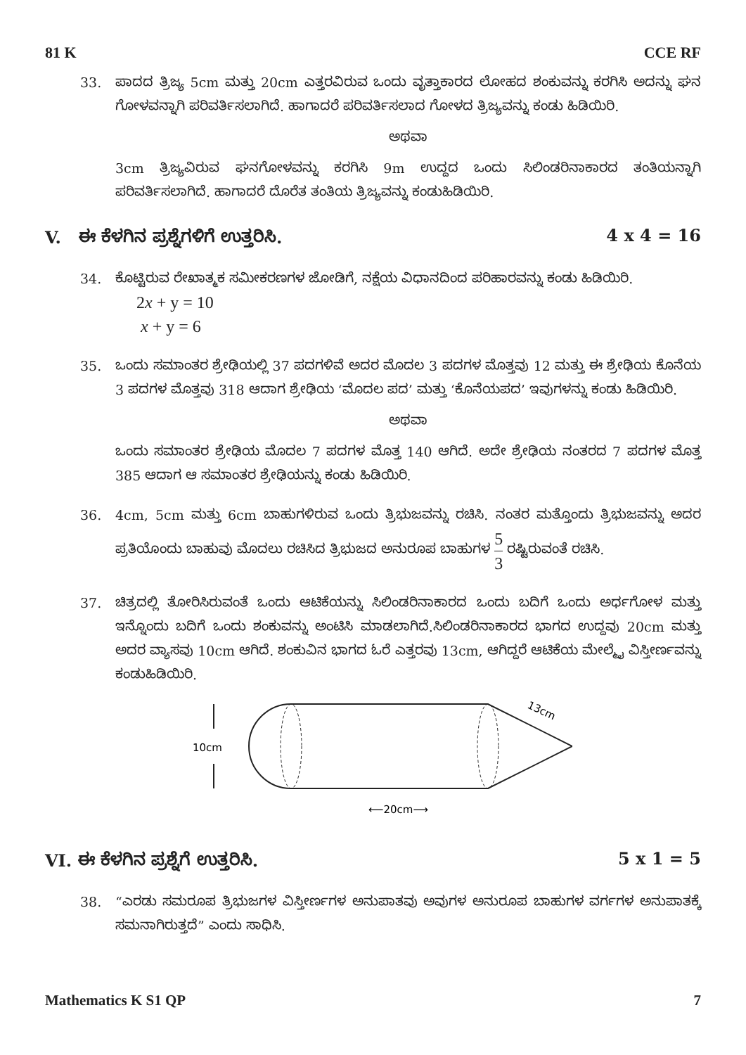81 K CCE RF
33. ಪಾದದ ತ್ರಿಜ್ಯ 5cm ಮತ್ತು 20cm ಎತ್ತರವಿರುವ ಒಂದು ವೃತ್ತಾಕಾರದ ಲೋಹದ ಶಂಕುವನ್ನು ಕರಗಿಸಿ ಅದನ್ನು ಘನ ಗೋಳವನ್ನಾಗಿ ಪರಿವರ್ತಿಸಲಾಗಿದೆ. ಹಾಗಾದರೆ ಪರಿವರ್ತಿಸಲಾದ ಗೋಳದ ತ್ರಿಜ್ಯವನ್ನು ಕಂಡು ಹಿಡಿಯಿರಿ.
ಅಥವಾ
3cm ತ್ರಿಜ್ಯವಿರುವ ಘನಗೋಳವನ್ನು ಕರಗಿಸಿ 9m ಉದ್ದದ ಒಂದು ಸಿಲಿಂಡರಿನಾಕಾರದ ತಂತಿಯನ್ನಾಗಿ ಪರಿವರ್ತಿಸಲಾಗಿದೆ. ಹಾಗಾದರೆ ದೊರೆತ ತಂತಿಯ ತ್ರಿಜ್ಯವನ್ನು ಕಂಡುಹಿಡಿಯಿರಿ.
V. ಈ ಕೆಳಗಿನ ಪ್ರಶ್ನೆಗಳಿಗೆ ಉತ್ತರಿಸಿ. 4 x 4 = 16
34. ಕೊಟ್ಟಿರುವ ರೇಖಾತ್ಮಕ ಸಮೀಕರಣಗಳ ಜೋಡಿಗೆ, ನಕ್ಷೆಯ ವಿಧಾನದಿಂದ ಪರಿಹಾರವನ್ನು ಕಂಡು ಹಿಡಿಯಿರಿ.
2x + y = 10
x + y = 6
35. ಒಂದು ಸಮಾಂತರ ಶ್ರೇಢಿಯಲ್ಲಿ 37 ಪದಗಳಿವೆ ಅದರ ಮೊದಲ 3 ಪದಗಳ ಮೊತ್ತವು 12 ಮತ್ತು ಈ ಶ್ರೇಢಿಯ ಕೊನೆಯ 3 ಪದಗಳ ಮೊತ್ತವು 318 ಆದಾಗ ಶ್ರೇಢಿಯ ‘ಮೊದಲ ಪದ’ ಮತ್ತು ‘ಕೊನೆಯಪದ’ ಇವುಗಳನ್ನು ಕಂಡು ಹಿಡಿಯಿರಿ.
ಅಥವಾ
ಒಂದು ಸಮಾಂತರ ಶ್ರೇಢಿಯ ಮೊದಲ 7 ಪದಗಳ ಮೊತ್ತ 140 ಆಗಿದೆ. ಅದೇ ಶ್ರೇಢಿಯ ನಂತರದ 7 ಪದಗಳ ಮೊತ್ತ 385 ಆದಾಗ ಆ ಸಮಾಂತರ ಶ್ರೇಢಿಯನ್ನು ಕಂಡು ಹಿಡಿಯಿರಿ.
36. 4cm, 5cm ಮತ್ತು 6cm ಬಾಹುಗಳಿರುವ ಒಂದು ತ್ರಿಭುಜವನ್ನು ರಚಿಸಿ. ನಂತರ ಮತ್ತೊಂದು ತ್ರಿಭುಜವನ್ನು ಅದರ ಪ್ರತಿಯೊಂದು ಬಾಹುವು ಮೊದಲು ರಚಿಸಿದ ತ್ರಿಭುಜದ ಅನುರೂಪ ಬಾಹುಗಳ 5 3 ರಷ್ಟಿರುವಂತೆ ರಚಿಸಿ.
37. ಚಿತ್ರದಲ್ಲಿ ತೋರಿಸಿರುವಂತೆ ಒಂದು ಆಟಿಕೆಯನ್ನು ಸಿಲಿಂಡರಿನಾಕಾರದ ಒಂದು ಬದಿಗೆ ಒಂದು ಅರ್ಧಗೋಳ ಮತ್ತು ಇನ್ನೊಂದು ಬದಿಗೆ ಒಂದು ಶಂಕುವನ್ನು ಅಂಟಿಸಿ ಮಾಡಲಾಗಿದೆ.ಸಿಲಿಂಡರಿನಾಕಾರದ ಭಾಗದ ಉದ್ದವು 20cm ಮತ್ತು ಅದರ ವ್ಯಾಸವು 10cm ಆಗಿದೆ. ಶಂಕುವಿನ ಭಾಗದ ಓರೆ ಎತ್ತರವು 13cm, ಆಗಿದ್ದರೆ ಆಟಿಕೆಯ ಮೇಲ್ಮೈ ವಿಸ್ತೀರ್ಣವನ್ನು ಕಂಡುಹಿಡಿಯಿರಿ.
10cm
13cm
⟵20cm⟶
VI. ಈ ಕೆಳಗಿನ ಪ್ರಶ್ನೆಗೆ ಉತ್ತರಿಸಿ. 5 x 1 = 5
38. “ಎರಡು ಸಮರೂಪ ತ್ರಿಭುಜಗಳ ವಿಸ್ತೀರ್ಣಗಳ ಅನುಪಾತವು ಅವುಗಳ ಅನುರೂಪ ಬಾಹುಗಳ ವರ್ಗಗಳ ಅನುಪಾತಕ್ಕೆ ಸಮನಾಗಿರುತ್ತದೆ” ಎಂದು ಸಾಧಿಸಿ.
Mathematics K S1 QP 7